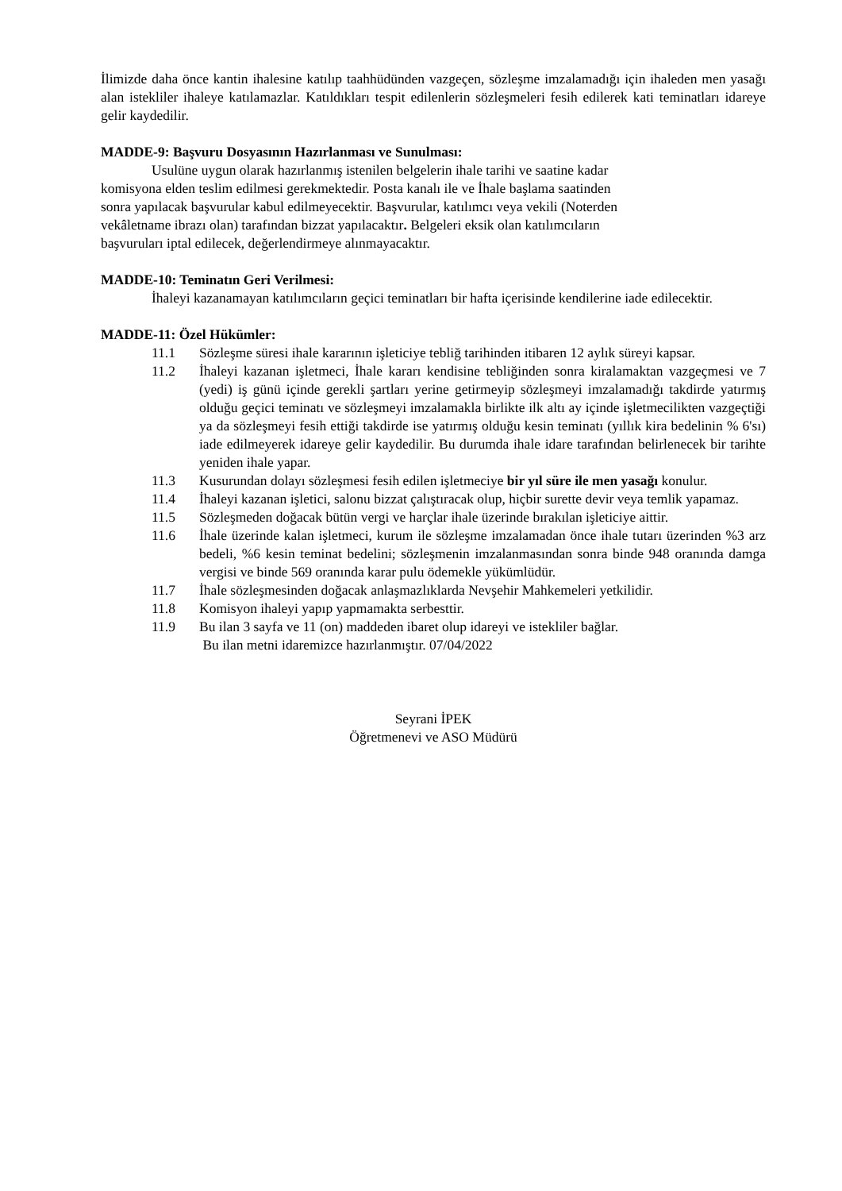İlimizde daha önce kantin ihalesine katılıp taahhüdünden vazgeçen, sözleşme imzalamadığı için ihaleden men yasağı alan istekliler ihaleye katılamazlar. Katıldıkları tespit edilenlerin sözleşmeleri fesih edilerek kati teminatları idareye gelir kaydedilir.
MADDE-9: Başvuru Dosyasının Hazırlanması ve Sunulması:
Usulüne uygun olarak hazırlanmış istenilen belgelerin ihale tarihi ve saatine kadar
komisyona elden teslim edilmesi gerekmektedir. Posta kanalı ile ve İhale başlama saatinden
sonra yapılacak başvurular kabul edilmeyecektir. Başvurular, katılımcı veya vekili (Noterden
vekâletname ibrazı olan) tarafından bizzat yapılacaktır. Belgeleri eksik olan katılımcıların
başvuruları iptal edilecek, değerlendirmeye alınmayacaktır.
MADDE-10: Teminatın Geri Verilmesi:
İhaleyi kazanamayan katılımcıların geçici teminatları bir hafta içerisinde kendilerine iade edilecektir.
MADDE-11: Özel Hükümler:
11.1 Sözleşme süresi ihale kararının işleticiye tebliğ tarihinden itibaren 12 aylık süreyi kapsar.
11.2 İhaleyi kazanan işletmeci, İhale kararı kendisine tebliğinden sonra kiralamaktan vazgeçmesi ve 7 (yedi) iş günü içinde gerekli şartları yerine getirmeyip sözleşmeyi imzalamadığı takdirde yatırmış olduğu geçici teminatı ve sözleşmeyi imzalamakla birlikte ilk altı ay içinde işletmecilikten vazgeçtiği ya da sözleşmeyi fesih ettiği takdirde ise yatırmış olduğu kesin teminatı (yıllık kira bedelinin % 6'sı) iade edilmeyerek idareye gelir kaydedilir. Bu durumda ihale idare tarafından belirlenecek bir tarihte yeniden ihale yapar.
11.3 Kusurundan dolayı sözleşmesi fesih edilen işletmeciye bir yıl süre ile men yasağı konulur.
11.4 İhaleyi kazanan işletici, salonu bizzat çalıştıracak olup, hiçbir surette devir veya temlik yapamaz.
11.5 Sözleşmeden doğacak bütün vergi ve harçlar ihale üzerinde bırakılan işleticiye aittir.
11.6 İhale üzerinde kalan işletmeci, kurum ile sözleşme imzalamadan önce ihale tutarı üzerinden %3 arz bedeli, %6 kesin teminat bedelini; sözleşmenin imzalanmasından sonra binde 948 oranında damga vergisi ve binde 569 oranında karar pulu ödemekle yükümlüdür.
11.7 İhale sözleşmesinden doğacak anlaşmazlıklarda Nevşehir Mahkemeleri yetkilidir.
11.8 Komisyon ihaleyi yapıp yapmamakta serbesttir.
11.9 Bu ilan 3 sayfa ve 11 (on) maddeden ibaret olup idareyi ve istekliler bağlar.
Bu ilan metni idaremizce hazırlanmıştır. 07/04/2022
Seyrani İPEK
Öğretmenevi ve ASO Müdürü